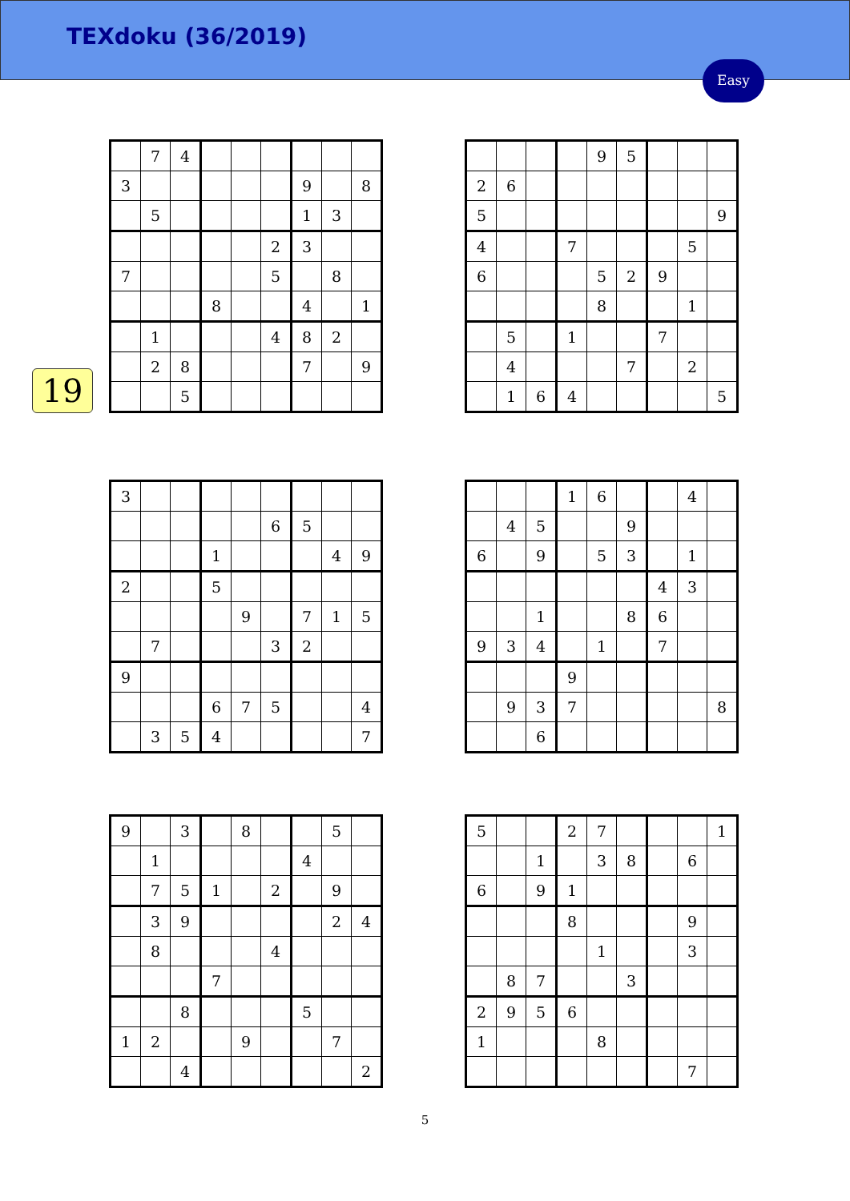TEXdoku (36/2019)
Easy
19
| | 7 | 4 | | | | | | |
| 3 | | | | | | 9 | | 8 |
| | 5 | | | | | 1 | 3 | |
| | | | | | 2 | 3 | | |
| 7 | | | | | 5 | | 8 | |
| | | | 8 | | | 4 | | 1 |
| | 1 | | | | 4 | 8 | 2 | |
| | 2 | 8 | | | | 7 | | 9 |
| | | 5 | | | | | | |
| | | | | 9 | 5 | | | |
| 2 | 6 | | | | | | | |
| 5 | | | | | | | | 9 |
| 4 | | | 7 | | | | 5 | |
| 6 | | | | 5 | 2 | 9 | | |
| | | | | 8 | | | 1 | |
| | 5 | | 1 | | | 7 | | |
| | 4 | | | | 7 | | 2 | |
| | 1 | 6 | 4 | | | | | 5 |
| 3 | | | | | | | | |
| | | | | | 6 | 5 | | |
| | | | 1 | | | | 4 | 9 |
| 2 | | | 5 | | | | | |
| | | | | 9 | | 7 | 1 | 5 |
| | 7 | | | | 3 | 2 | | |
| 9 | | | | | | | | |
| | | | 6 | 7 | 5 | | | 4 |
| | 3 | 5 | 4 | | | | | 7 |
| | | | 1 | 6 | | | 4 | |
| | 4 | 5 | | | 9 | | | |
| 6 | | 9 | | 5 | 3 | | 1 | |
| | | | | | | 4 | 3 | |
| | | 1 | | | 8 | 6 | | |
| 9 | 3 | 4 | | 1 | | 7 | | |
| | | | 9 | | | | | |
| | 9 | 3 | 7 | | | | | 8 |
| | | 6 | | | | | | |
| 9 | | 3 | | 8 | | | 5 | |
| | 1 | | | | | 4 | | |
| | 7 | 5 | 1 | | 2 | | 9 | |
| | 3 | 9 | | | | | 2 | 4 |
| | 8 | | | | 4 | | | |
| | | | 7 | | | | | |
| | | 8 | | | | 5 | | |
| 1 | 2 | | | 9 | | | 7 | |
| | | 4 | | | | | | 2 |
| 5 | | | 2 | 7 | | | | 1 |
| | | 1 | | 3 | 8 | | 6 | |
| 6 | | 9 | 1 | | | | | |
| | | | 8 | | | | 9 | |
| | | | | 1 | | | 3 | |
| | 8 | 7 | | | 3 | | | |
| 2 | 9 | 5 | 6 | | | | | |
| 1 | | | | 8 | | | | |
| | | | | | | | 7 | |
5